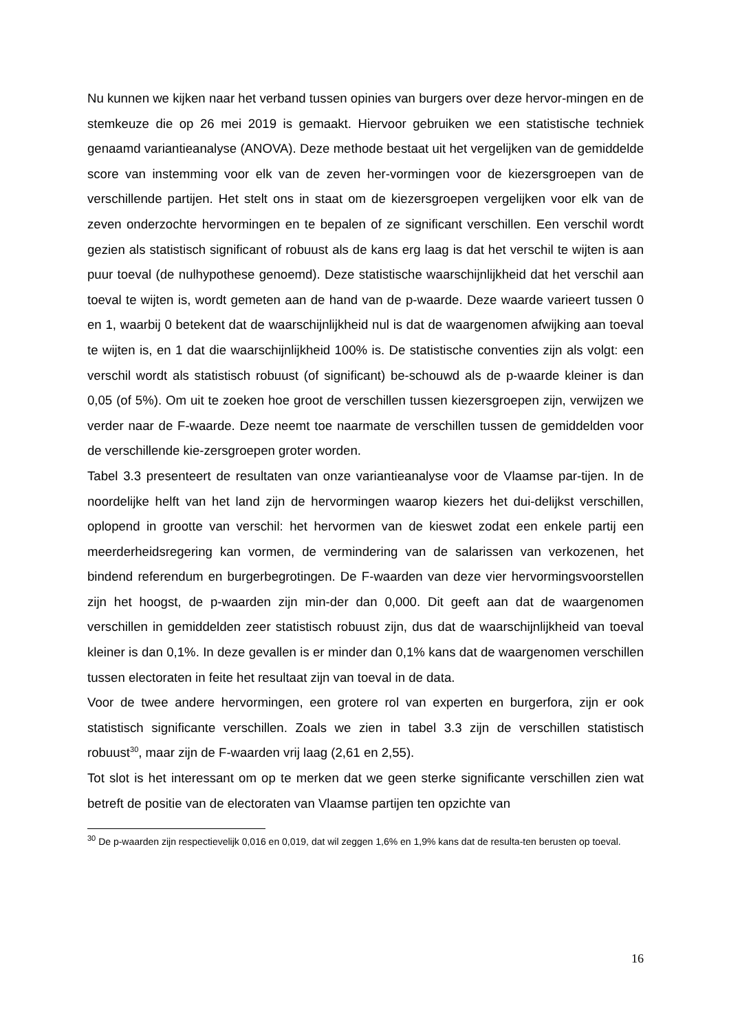Nu kunnen we kijken naar het verband tussen opinies van burgers over deze hervor-mingen en de stemkeuze die op 26 mei 2019 is gemaakt. Hiervoor gebruiken we een statistische techniek genaamd variantieanalyse (ANOVA). Deze methode bestaat uit het vergelijken van de gemiddelde score van instemming voor elk van de zeven her-vormingen voor de kiezersgroepen van de verschillende partijen. Het stelt ons in staat om de kiezersgroepen vergelijken voor elk van de zeven onderzochte hervormingen en te bepalen of ze significant verschillen. Een verschil wordt gezien als statistisch significant of robuust als de kans erg laag is dat het verschil te wijten is aan puur toeval (de nulhypothese genoemd). Deze statistische waarschijnlijkheid dat het verschil aan toeval te wijten is, wordt gemeten aan de hand van de p-waarde. Deze waarde varieert tussen 0 en 1, waarbij 0 betekent dat de waarschijnlijkheid nul is dat de waargenomen afwijking aan toeval te wijten is, en 1 dat die waarschijnlijkheid 100% is. De statistische conventies zijn als volgt: een verschil wordt als statistisch robuust (of significant) be-schouwd als de p-waarde kleiner is dan 0,05 (of 5%). Om uit te zoeken hoe groot de verschillen tussen kiezersgroepen zijn, verwijzen we verder naar de F-waarde. Deze neemt toe naarmate de verschillen tussen de gemiddelden voor de verschillende kie-zersgroepen groter worden.
Tabel 3.3 presenteert de resultaten van onze variantieanalyse voor de Vlaamse par-tijen. In de noordelijke helft van het land zijn de hervormingen waarop kiezers het dui-delijkst verschillen, oplopend in grootte van verschil: het hervormen van de kieswet zodat een enkele partij een meerderheidsregering kan vormen, de vermindering van de salarissen van verkozenen, het bindend referendum en burgerbegrotingen. De F-waarden van deze vier hervormingsvoorstellen zijn het hoogst, de p-waarden zijn min-der dan 0,000. Dit geeft aan dat de waargenomen verschillen in gemiddelden zeer statistisch robuust zijn, dus dat de waarschijnlijkheid van toeval kleiner is dan 0,1%. In deze gevallen is er minder dan 0,1% kans dat de waargenomen verschillen tussen electoraten in feite het resultaat zijn van toeval in de data.
Voor de twee andere hervormingen, een grotere rol van experten en burgerfora, zijn er ook statistisch significante verschillen. Zoals we zien in tabel 3.3 zijn de verschillen statistisch robuust<sup>30</sup>, maar zijn de F-waarden vrij laag (2,61 en 2,55).
Tot slot is het interessant om op te merken dat we geen sterke significante verschillen zien wat betreft de positie van de electoraten van Vlaamse partijen ten opzichte van
<sup>30</sup> De p-waarden zijn respectievelijk 0,016 en 0,019, dat wil zeggen 1,6% en 1,9% kans dat de resulta-ten berusten op toeval.
16